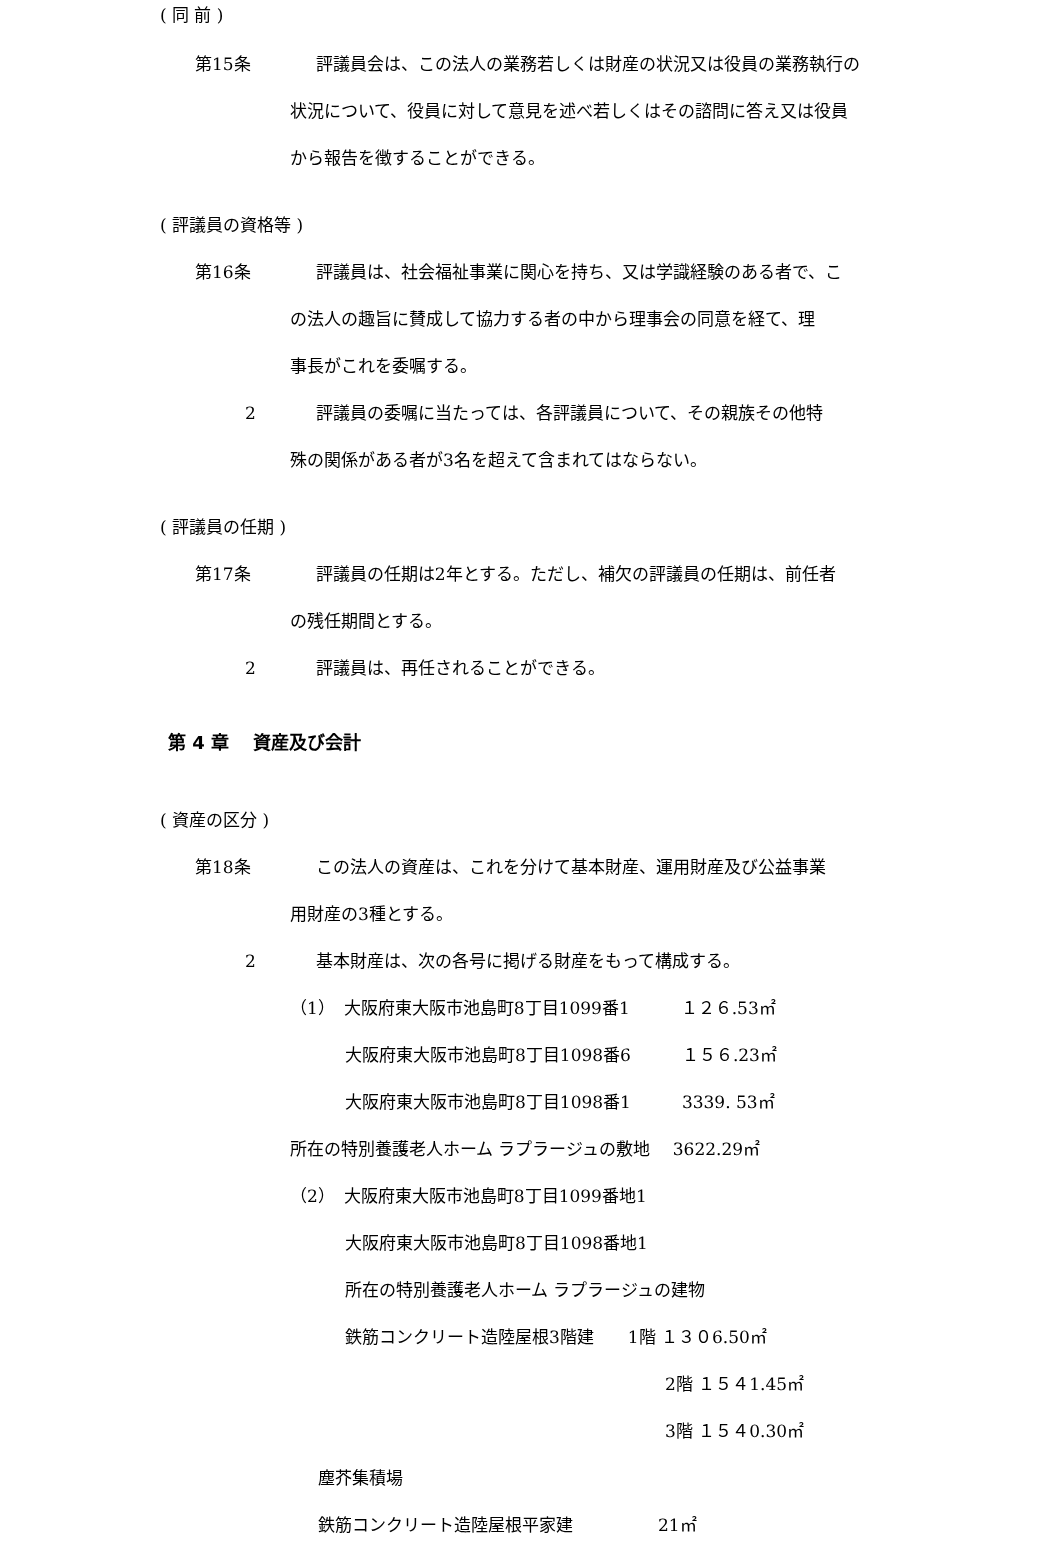( 同 前 )
第15条 評議員会は、この法人の業務若しくは財産の状況又は役員の業務執行の
状況について、役員に対して意見を述べ若しくはその諮問に答え又は役員
から報告を徴することができる。
( 評議員の資格等 )
第16条 評議員は、社会福祉事業に関心を持ち、又は学識経験のある者で、こ
の法人の趣旨に賛成して協力する者の中から理事会の同意を経て、理
事長がこれを委嘱する。
2 評議員の委嘱に当たっては、各評議員について、その親族その他特
殊の関係がある者が3名を超えて含まれてはならない。
( 評議員の任期 )
第17条 評議員の任期は2年とする。ただし、補欠の評議員の任期は、前任者
の残任期間とする。
2 評議員は、再任されることができる。
第 4 章　 資産及び会計
( 資産の区分 )
第18条 この法人の資産は、これを分けて基本財産、運用財産及び公益事業
用財産の3種とする。
2 基本財産は、次の各号に掲げる財産をもって構成する。
（1）　大阪府東大阪市池島町8丁目1099番1　　　１２６.53㎡
大阪府東大阪市池島町8丁目1098番6　　　１５６.23㎡
大阪府東大阪市池島町8丁目1098番1　　　3339. 53㎡
所在の特別養護老人ホーム ラプラージュの敷地　 3622.29㎡
（2）　大阪府東大阪市池島町8丁目1099番地1
大阪府東大阪市池島町8丁目1098番地1
所在の特別養護老人ホーム ラプラージュの建物
鉄筋コンクリート造陸屋根3階建　　1階 １３０6.50㎡
2階 １５４1.45㎡
3階 １５４0.30㎡
塵芥集積場
鉄筋コンクリート造陸屋根平家建　　　　　21㎡